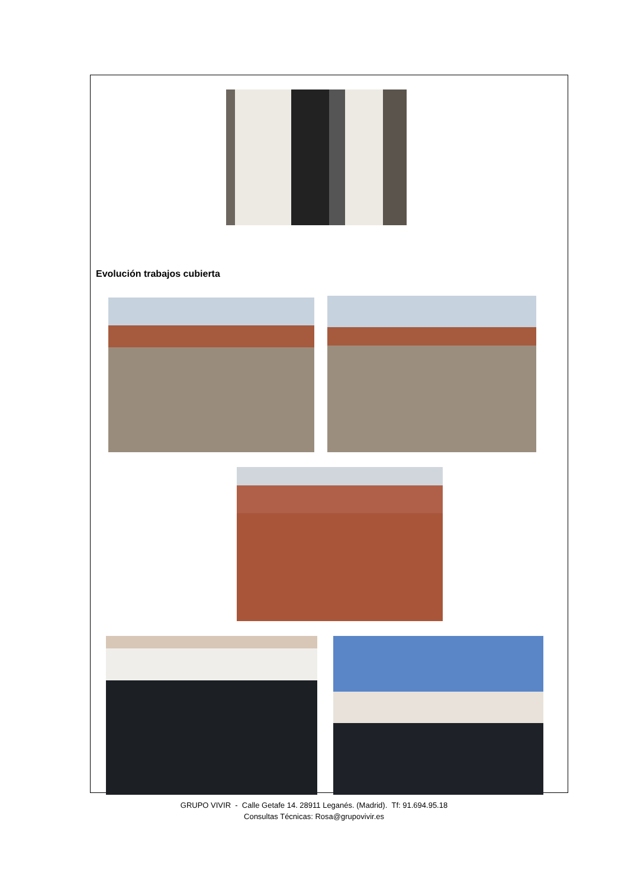Evolución trabajos cubierta
GRUPO VIVIR - Calle Getafe 14. 28911 Leganés. (Madrid). Tf: 91.694.95.18
Consultas Técnicas: Rosa@grupovivir.es